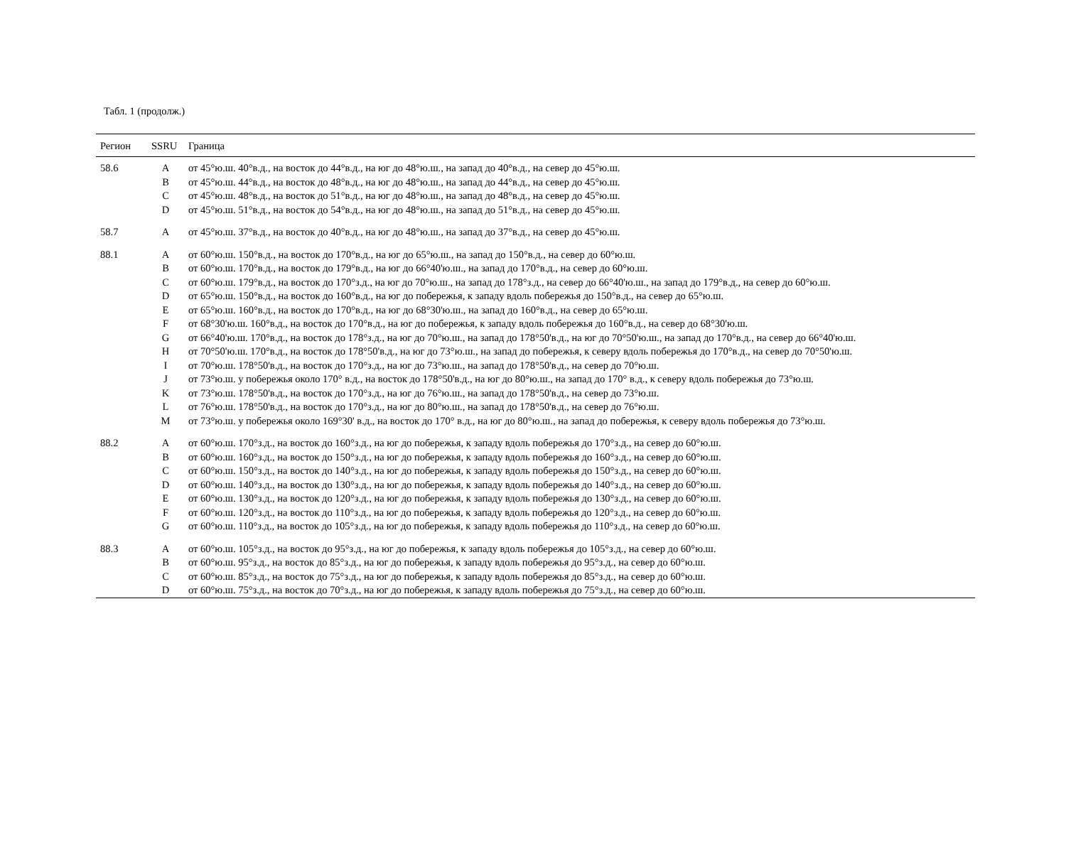Табл. 1 (продолж.)
| Регион | SSRU | Граница |
| --- | --- | --- |
| 58.6 | A | от 45°ю.ш. 40°в.д., на восток до 44°в.д., на юг до 48°ю.ш., на запад до 40°в.д., на север до 45°ю.ш. |
| | B | от 45°ю.ш. 44°в.д., на восток до 48°в.д., на юг до 48°ю.ш., на запад до 44°в.д., на север до 45°ю.ш. |
| | C | от 45°ю.ш. 48°в.д., на восток до 51°в.д., на юг до 48°ю.ш., на запад до 48°в.д., на север до 45°ю.ш. |
| | D | от 45°ю.ш. 51°в.д., на восток до 54°в.д., на юг до 48°ю.ш., на запад до 51°в.д., на север до 45°ю.ш. |
| 58.7 | A | от 45°ю.ш. 37°в.д., на восток до 40°в.д., на юг до 48°ю.ш., на запад до 37°в.д., на север до 45°ю.ш. |
| 88.1 | A | от 60°ю.ш. 150°в.д., на восток до 170°в.д., на юг до 65°ю.ш., на запад до 150°в.д., на север до 60°ю.ш. |
| | B | от 60°ю.ш. 170°в.д., на восток до 179°в.д., на юг до 66°40'ю.ш., на запад до 170°в.д., на север до 60°ю.ш. |
| | C | от 60°ю.ш. 179°в.д., на восток до 170°з.д., на юг до 70°ю.ш., на запад до 178°з.д., на север до 66°40'ю.ш., на запад до 179°в.д., на север до 60°ю.ш. |
| | D | от 65°ю.ш. 150°в.д., на восток до 160°в.д., на юг до побережья, к западу вдоль побережья до 150°в.д., на север до 65°ю.ш. |
| | E | от 65°ю.ш. 160°в.д., на восток до 170°в.д., на юг до 68°30'ю.ш., на запад до 160°в.д., на север до 65°ю.ш. |
| | F | от 68°30'ю.ш. 160°в.д., на восток до 170°в.д., на юг до побережья, к западу вдоль побережья до 160°в.д., на север до 68°30'ю.ш. |
| | G | от 66°40'ю.ш. 170°в.д., на восток до 178°з.д., на юг до 70°ю.ш., на запад до 178°50'в.д., на юг до 70°50'ю.ш., на запад до 170°в.д., на север до 66°40'ю.ш. |
| | H | от 70°50'ю.ш. 170°в.д., на восток до 178°50'в.д., на юг до 73°ю.ш., на запад до побережья, к северу вдоль побережья до 170°в.д., на север до 70°50'ю.ш. |
| | I | от 70°ю.ш. 178°50'в.д., на восток до 170°з.д., на юг до 73°ю.ш., на запад до 178°50'в.д., на север до 70°ю.ш. |
| | J | от 73°ю.ш. у побережья около 170° в.д., на восток до 178°50'в.д., на юг до 80°ю.ш., на запад до 170° в.д., к северу вдоль побережья до 73°ю.ш. |
| | K | от 73°ю.ш. 178°50'в.д., на восток до 170°з.д., на юг до 76°ю.ш., на запад до 178°50'в.д., на север до 73°ю.ш. |
| | L | от 76°ю.ш. 178°50'в.д., на восток до 170°з.д., на юг до 80°ю.ш., на запад до 178°50'в.д., на север до 76°ю.ш. |
| | M | от 73°ю.ш. у побережья около 169°30' в.д., на восток до 170° в.д., на юг до 80°ю.ш., на запад до побережья, к северу вдоль побережья до 73°ю.ш. |
| 88.2 | A | от 60°ю.ш. 170°з.д., на восток до 160°з.д., на юг до побережья, к западу вдоль побережья до 170°з.д., на север до 60°ю.ш. |
| | B | от 60°ю.ш. 160°з.д., на восток до 150°з.д., на юг до побережья, к западу вдоль побережья до 160°з.д., на север до 60°ю.ш. |
| | C | от 60°ю.ш. 150°з.д., на восток до 140°з.д., на юг до побережья, к западу вдоль побережья до 150°з.д., на север до 60°ю.ш. |
| | D | от 60°ю.ш. 140°з.д., на восток до 130°з.д., на юг до побережья, к западу вдоль побережья до 140°з.д., на север до 60°ю.ш. |
| | E | от 60°ю.ш. 130°з.д., на восток до 120°з.д., на юг до побережья, к западу вдоль побережья до 130°з.д., на север до 60°ю.ш. |
| | F | от 60°ю.ш. 120°з.д., на восток до 110°з.д., на юг до побережья, к западу вдоль побережья до 120°з.д., на север до 60°ю.ш. |
| | G | от 60°ю.ш. 110°з.д., на восток до 105°з.д., на юг до побережья, к западу вдоль побережья до 110°з.д., на север до 60°ю.ш. |
| 88.3 | A | от 60°ю.ш. 105°з.д., на восток до 95°з.д., на юг до побережья, к западу вдоль побережья до 105°з.д., на север до 60°ю.ш. |
| | B | от 60°ю.ш. 95°з.д., на восток до 85°з.д., на юг до побережья, к западу вдоль побережья до 95°з.д., на север до 60°ю.ш. |
| | C | от 60°ю.ш. 85°з.д., на восток до 75°з.д., на юг до побережья, к западу вдоль побережья до 85°з.д., на север до 60°ю.ш. |
| | D | от 60°ю.ш. 75°з.д., на восток до 70°з.д., на юг до побережья, к западу вдоль побережья до 75°з.д., на север до 60°ю.ш. |